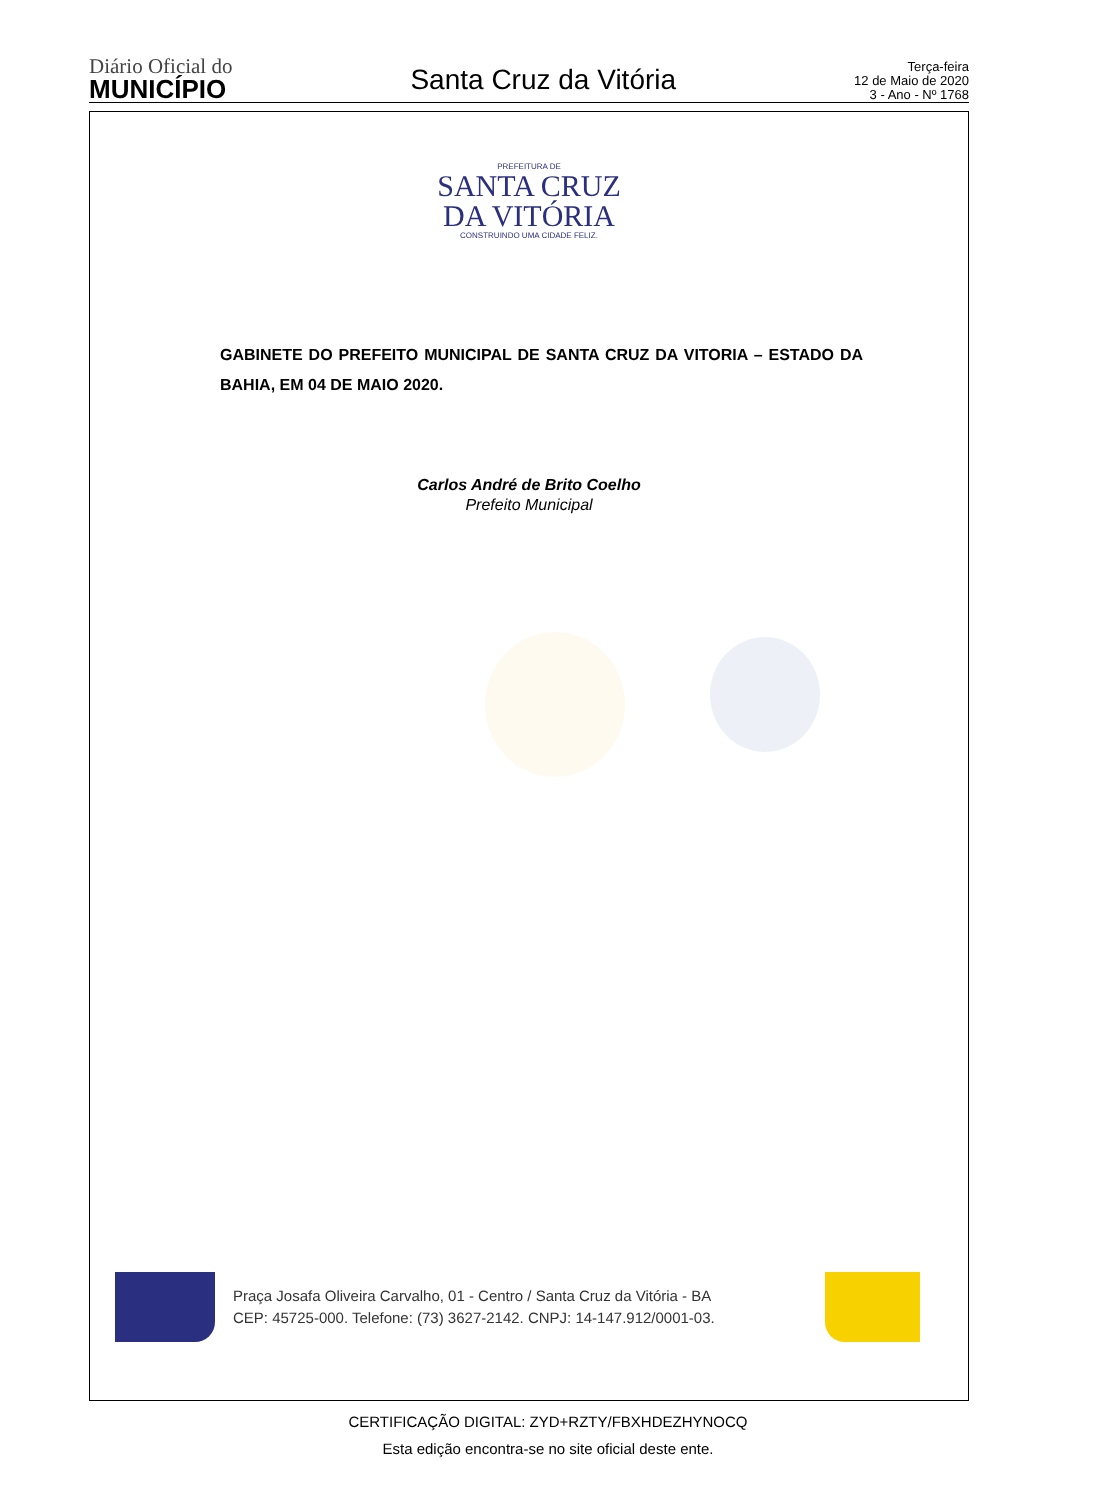Diário Oficial do
MUNICÍPIO
Santa Cruz da Vitória
Terça-feira
12 de Maio de 2020
3 - Ano - Nº 1768
PREFEITURA DE
SANTA CRUZ
DA VITÓRIA
CONSTRUINDO UMA CIDADE FELIZ.
GABINETE DO PREFEITO MUNICIPAL DE SANTA CRUZ DA VITORIA – ESTADO DA BAHIA, EM 04 DE MAIO 2020.
Carlos André de Brito Coelho
Prefeito Municipal
Praça Josafa Oliveira Carvalho, 01 - Centro / Santa Cruz da Vitória - BA
CEP: 45725-000. Telefone: (73) 3627-2142. CNPJ: 14-147.912/0001-03.
CERTIFICAÇÃO DIGITAL: ZYD+RZTY/FBXHDEZHYNOCQ
Esta edição encontra-se no site oficial deste ente.